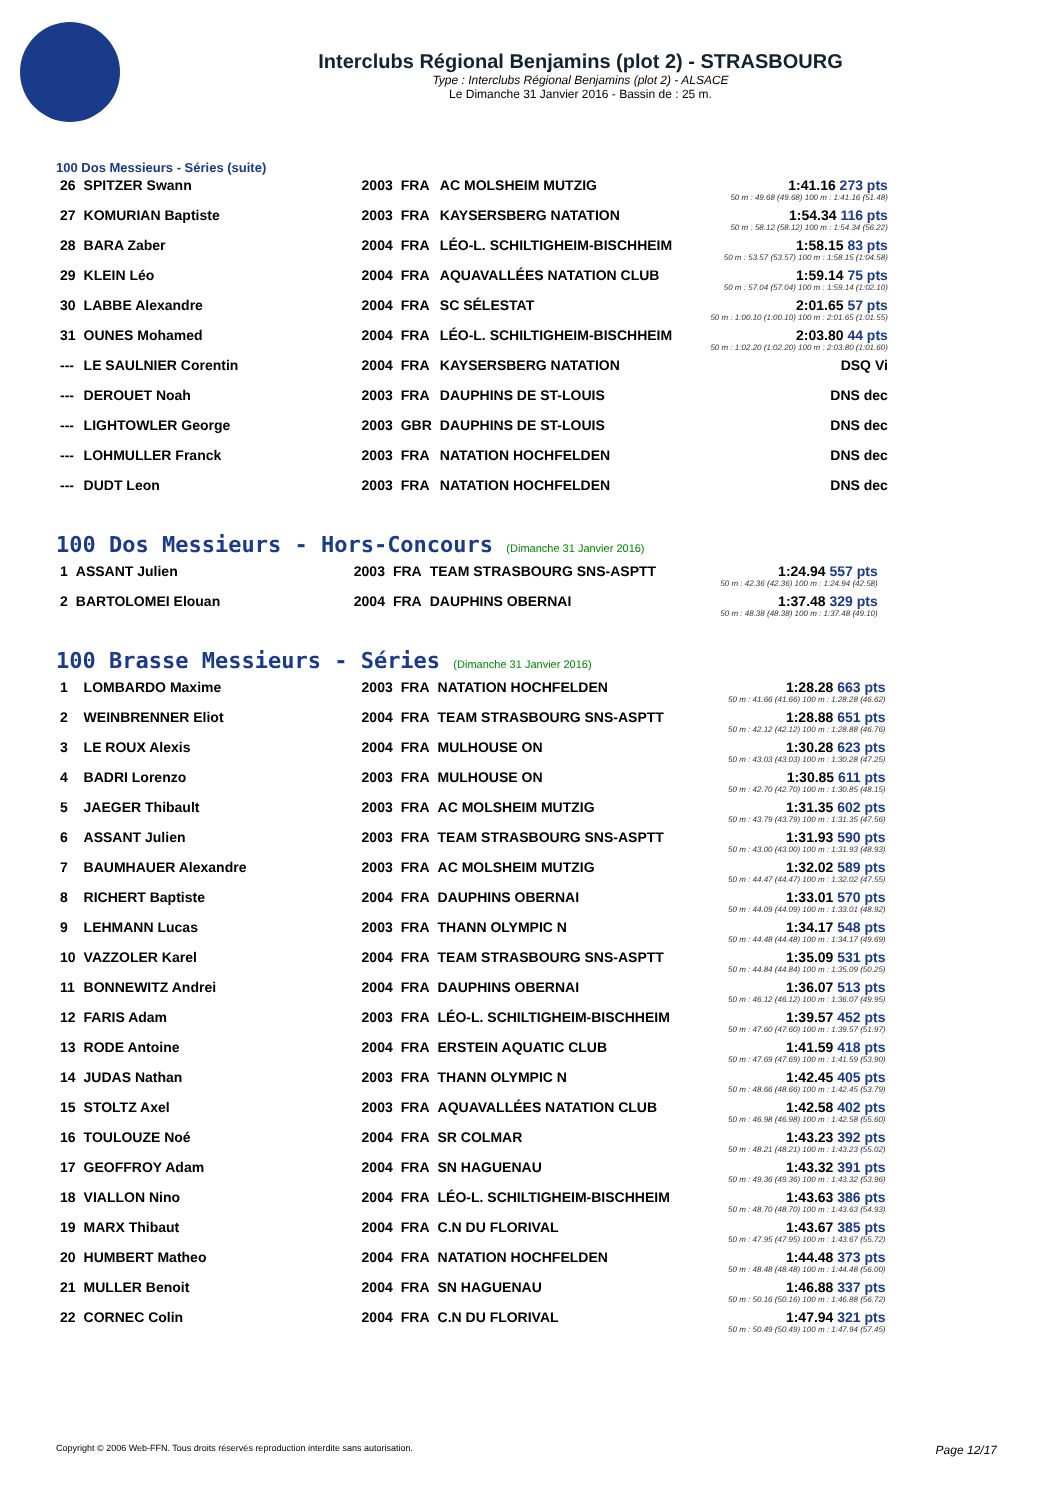Interclubs Régional Benjamins (plot 2) - STRASBOURG
Type : Interclubs Régional Benjamins (plot 2) - ALSACE
Le Dimanche 31 Janvier 2016 - Bassin de : 25 m.
100 Dos Messieurs - Séries (suite)
| 26 | SPITZER Swann | 2003 | FRA | AC MOLSHEIM MUTZIG | 1:41.16 273 pts 50 m : 49.68 (49.68) 100 m : 1:41.16 (51.48) |
| 27 | KOMURIAN Baptiste | 2003 | FRA | KAYSERSBERG NATATION | 1:54.34 116 pts 50 m : 58.12 (58.12) 100 m : 1:54.34 (56.22) |
| 28 | BARA Zaber | 2004 | FRA | LÉO-L. SCHILTIGHEIM-BISCHHEIM | 1:58.15 83 pts 50 m : 53.57 (53.57) 100 m : 1:58.15 (1:04.58) |
| 29 | KLEIN Léo | 2004 | FRA | AQUAVALLÉES NATATION CLUB | 1:59.14 75 pts 50 m : 57.04 (57.04) 100 m : 1:59.14 (1:02.10) |
| 30 | LABBE Alexandre | 2004 | FRA | SC SÉLESTAT | 2:01.65 57 pts 50 m : 1:00.10 (1:00.10) 100 m : 2:01.65 (1:01.55) |
| 31 | OUNES Mohamed | 2004 | FRA | LÉO-L. SCHILTIGHEIM-BISCHHEIM | 2:03.80 44 pts 50 m : 1:02.20 (1:02.20) 100 m : 2:03.80 (1:01.60) |
| --- | LE SAULNIER Corentin | 2004 | FRA | KAYSERSBERG NATATION | DSQ Vi |
| --- | DEROUET Noah | 2003 | FRA | DAUPHINS DE ST-LOUIS | DNS dec |
| --- | LIGHTOWLER George | 2003 | GBR | DAUPHINS DE ST-LOUIS | DNS dec |
| --- | LOHMULLER Franck | 2003 | FRA | NATATION HOCHFELDEN | DNS dec |
| --- | DUDT Leon | 2003 | FRA | NATATION HOCHFELDEN | DNS dec |
100 Dos Messieurs - Hors-Concours (Dimanche 31 Janvier 2016)
| 1 | ASSANT Julien | 2003 | FRA | TEAM STRASBOURG SNS-ASPTT | 1:24.94 557 pts 50 m : 42.36 (42.36) 100 m : 1:24.94 (42.58) |
| 2 | BARTOLOMEI Elouan | 2004 | FRA | DAUPHINS OBERNAI | 1:37.48 329 pts 50 m : 48.38 (48.38) 100 m : 1:37.48 (49.10) |
100 Brasse Messieurs - Séries (Dimanche 31 Janvier 2016)
| 1 | LOMBARDO Maxime | 2003 | FRA | NATATION HOCHFELDEN | 1:28.28 663 pts 50 m : 41.66 (41.66) 100 m : 1:28.28 (46.62) |
| 2 | WEINBRENNER Eliot | 2004 | FRA | TEAM STRASBOURG SNS-ASPTT | 1:28.88 651 pts 50 m : 42.12 (42.12) 100 m : 1:28.88 (46.76) |
| 3 | LE ROUX Alexis | 2004 | FRA | MULHOUSE ON | 1:30.28 623 pts 50 m : 43.03 (43.03) 100 m : 1:30.28 (47.25) |
| 4 | BADRI Lorenzo | 2003 | FRA | MULHOUSE ON | 1:30.85 611 pts 50 m : 42.70 (42.70) 100 m : 1:30.85 (48.15) |
| 5 | JAEGER Thibault | 2003 | FRA | AC MOLSHEIM MUTZIG | 1:31.35 602 pts 50 m : 43.79 (43.79) 100 m : 1:31.35 (47.56) |
| 6 | ASSANT Julien | 2003 | FRA | TEAM STRASBOURG SNS-ASPTT | 1:31.93 590 pts 50 m : 43.00 (43.00) 100 m : 1:31.93 (48.93) |
| 7 | BAUMHAUER Alexandre | 2003 | FRA | AC MOLSHEIM MUTZIG | 1:32.02 589 pts 50 m : 44.47 (44.47) 100 m : 1:32.02 (47.55) |
| 8 | RICHERT Baptiste | 2004 | FRA | DAUPHINS OBERNAI | 1:33.01 570 pts 50 m : 44.09 (44.09) 100 m : 1:33.01 (48.92) |
| 9 | LEHMANN Lucas | 2003 | FRA | THANN OLYMPIC N | 1:34.17 548 pts 50 m : 44.48 (44.48) 100 m : 1:34.17 (49.69) |
| 10 | VAZZOLER Karel | 2004 | FRA | TEAM STRASBOURG SNS-ASPTT | 1:35.09 531 pts 50 m : 44.84 (44.84) 100 m : 1:35.09 (50.25) |
| 11 | BONNEWITZ Andrei | 2004 | FRA | DAUPHINS OBERNAI | 1:36.07 513 pts 50 m : 46.12 (46.12) 100 m : 1:36.07 (49.95) |
| 12 | FARIS Adam | 2003 | FRA | LÉO-L. SCHILTIGHEIM-BISCHHEIM | 1:39.57 452 pts 50 m : 47.60 (47.60) 100 m : 1:39.57 (51.97) |
| 13 | RODE Antoine | 2004 | FRA | ERSTEIN AQUATIC CLUB | 1:41.59 418 pts 50 m : 47.69 (47.69) 100 m : 1:41.59 (53.90) |
| 14 | JUDAS Nathan | 2003 | FRA | THANN OLYMPIC N | 1:42.45 405 pts 50 m : 48.66 (48.66) 100 m : 1:42.45 (53.79) |
| 15 | STOLTZ Axel | 2003 | FRA | AQUAVALLÉES NATATION CLUB | 1:42.58 402 pts 50 m : 46.98 (46.98) 100 m : 1:42.58 (55.60) |
| 16 | TOULOUZE Noé | 2004 | FRA | SR COLMAR | 1:43.23 392 pts 50 m : 48.21 (48.21) 100 m : 1:43.23 (55.02) |
| 17 | GEOFFROY Adam | 2004 | FRA | SN HAGUENAU | 1:43.32 391 pts 50 m : 49.36 (49.36) 100 m : 1:43.32 (53.96) |
| 18 | VIALLON Nino | 2004 | FRA | LÉO-L. SCHILTIGHEIM-BISCHHEIM | 1:43.63 386 pts 50 m : 48.70 (48.70) 100 m : 1:43.63 (54.93) |
| 19 | MARX Thibaut | 2004 | FRA | C.N DU FLORIVAL | 1:43.67 385 pts 50 m : 47.95 (47.95) 100 m : 1:43.67 (55.72) |
| 20 | HUMBERT Matheo | 2004 | FRA | NATATION HOCHFELDEN | 1:44.48 373 pts 50 m : 48.48 (48.48) 100 m : 1:44.48 (56.00) |
| 21 | MULLER Benoit | 2004 | FRA | SN HAGUENAU | 1:46.88 337 pts 50 m : 50.16 (50.16) 100 m : 1:46.88 (56.72) |
| 22 | CORNEC Colin | 2004 | FRA | C.N DU FLORIVAL | 1:47.94 321 pts 50 m : 50.49 (50.49) 100 m : 1:47.94 (57.45) |
Copyright © 2006 Web-FFN. Tous droits réservés reproduction interdite sans autorisation. Page 12/17